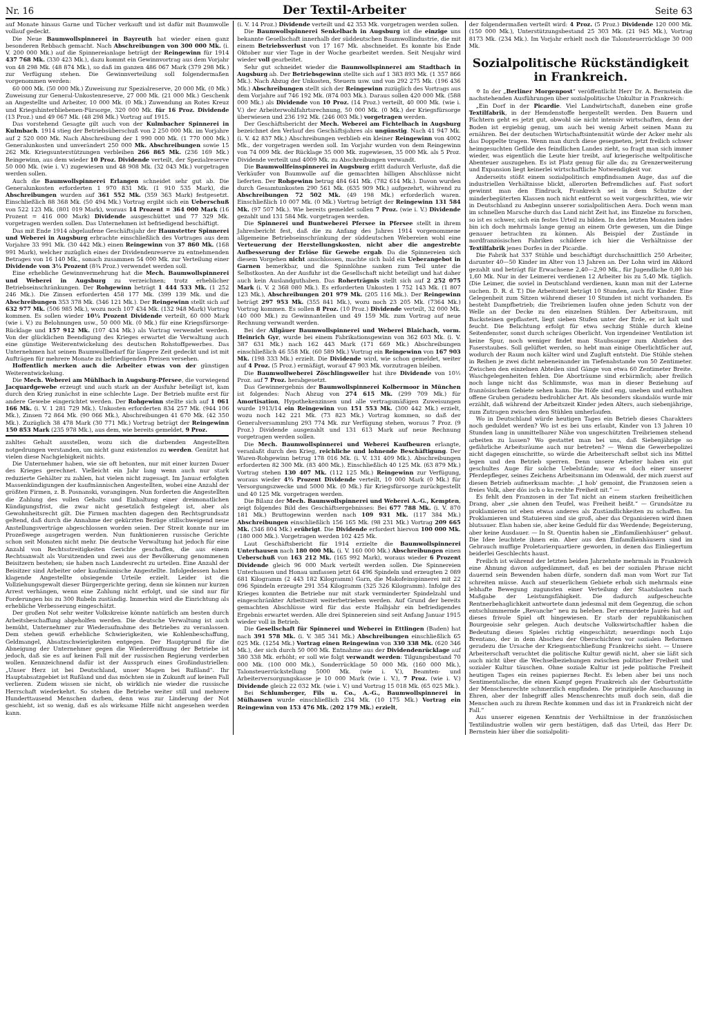Nr. 16 Der Textil-Arbeiter Seite 63
auf Monate hinaus Garne und Tücher verkauft und ist dafür mit Baumwolle vollauf gedeckt.
Die Neue Baumwollspinnerei in Bayreuth hat wieder einen ganz besonderen Rebbach gemacht. Nach Abschreibungen von 300 000 Mk. (i. V. 200 000 Mk.) auf die Spinnereianlage beträgt der Reingewinn für 1914 437 768 Mk. (330 423 Mk.), dazu kommt ein Gewinnvortrag aus dem Vorjahr von 48 298 Mk. (48 874 Mk.), so daß im ganzen 486 067 Mark (379 298 Mk.) zur Verfügung stehen. Die Gewinnverteilung soll folgendermaßen vorgenommen werden:
60 000 Mk. (50 000 Mk.) Zuweisung zur Spezialreserve, 20 000 Mk. (0 Mk.) Zuweisung zur General-Unkostenreserve, 27 000 Mk. (21 000 Mk.) Geschenk an Angestellte und Arbeiter, 10 000 Mk. (0 Mk.) Zuwendung an Rotes Kreuz und Kriegshinterbliebenen-Fürsorge, 320 000 Mk. für 16 Proz. Dividende (13 Proz.) und 49 067 Mk. (48 298 Mk.) Vortrag auf 1915.
Das vorstehend Gesagte gilt auch von der Kulmbacher Spinnerei in Kulmbach. 1914 stieg der Betriebsüberschuß von 2 250 000 Mk. im Vorjahre auf 2 520 000 Mk. Nach Abschreibung der 1 990 000 Mk. (1 770 000 Mk.) Generalunkosten und unverändert 250 000 Mk. Abschreibungen sowie 15 262 Mk. Kriegsunterstützungen verbleiben 266 865 Mk. (236 169 Mk.) Reingewinn, aus dem wieder 10 Proz. Dividende verteilt, der Spezialreserve 50 000 Mk. (wie i. V.) zugewiesen und 48 908 Mk. (32 043 Mk.) vorgetragen werden sollen.
Auch die Baumwollspinnerei Erlangen schneidet sehr gut ab. Die Generalunkosten erforderten 1 970 831 Mk. (1 910 535 Mark), die Abschreibungen wurden auf 361 552 Mk. (359 363 Mark) festgesetzt. Einschließlich 88 368 Mk. (50 494 Mk.) Vortrag ergibt sich ein Ueberschuß von 522 123 Mk. (801 019 Mark), woraus 14 Prozent = 364 000 Mark (16 Prozent = 416 000 Mark) Dividende ausgeschüttet und 77 329 Mk. vorgetragen werden sollen. Das Unternehmen ist befriedigend beschäftigt.
Das mit Ende 1914 abgelaufene Geschäftsjahr der Haunstetter Spinnerei und Weberei in Augsburg erbrachte einschließlich des Vortrages aus dem Vorjahre 33 991 Mk. (30 442 Mk.) einen Reingewinn von 37 860 Mk. (168 991 Mark), welcher zuzüglich eines der Dividendenreserve zu entnehmenden Betrages von 16 140 Mk., sonach zusammen 54 000 Mk. zur Verteilung einer Dividende von 3½ Prozent (8¾ Proz.) verwendet werden soll.
Eine erhebliche Gewinnvermehrung hat die Mech. Baumwollspinnerei und Weberei in Augsburg zu verzeichnen; trotz erheblicher Betriebseinschränkungen. Der Rohgewinn beträgt 1 444 533 Mk. (1 252 246 Mk.). Die Zinsen erforderten 458 177 Mk. (399 139 Mk. und die Abschreibungen 353 378 Mk. (346 121 Mk.). Der Reingewinn stellt sich auf 632 977 Mk. (506 985 Mk.), wozu noch 107 434 Mk. (132 948 Mark) Vortrag kommen. Es sollen wieder 10½ Prozent Dividende verteilt, 60 000 Mark (wie i. V.) zu Belohnungen usw., 50 000 Mk. (0 Mk.) für eine Kriegsfürsorge-Rücklage und 157 912 Mk. (107 434 Mk.) als Vortrag verwendet werden. Von der glücklichen Beendigung des Krieges erwartet die Verwaltung auch eine günstige Weiterentwickelung des deutschen Rohstoffgewerbes. Das Unternehmen hat seinen Baumwollbedarf für längere Zeit gedeckt und ist mit Aufträgen für mehrere Monate zu befriedigenden Preisen versehen.
Hoffentlich merken auch die Arbeiter etwas von der günstigen Weiterentwickelung.
Die Mech. Weberei am Mühlbach in Augsburg-Pfersee, die vorwiegend Jacquardgewebe erzeugt und auch stark an der Ausfuhr beteiligt ist, kam durch den Krieg zunächst in eine schlechte Lage. Der Betrieb mußte erst für andere Gewebe eingerichtet werden. Der Rohgewinn stellte sich auf 1 061 166 Mk. (i. V. 1 281 729 Mk.). Unkosten erforderten 834 257 Mk. (944 106 Mk.), Zinsen 72 864 Mk. (90 066 Mk.), Abschreibungen 41 670 Mk. (42 350 Mk.). Zuzüglich 38 478 Mark (30 771 Mk.) Vortrag beträgt der Reingewinn 150 853 Mark (235 978 Mk.), aus dem, wie bereits gemeldet, 9 Proz.
zahltes Gehalt ausstellen, wozu sich die darbenden Angestellten notgedrungen verstanden, um nicht ganz existenzlos zu werden. Genützt hat vielen diese Nachgiebigkeit nichts.
Die Unternehmer haben, wie sie oft betonten, nur mit einer kurzen Dauer des Krieges gerechnet. Vielleicht ein Jahr lang wenn auch nur stark reduzierte Gehälter zu zahlen, hat vielen nicht zugesagt. Im Januar erfolgten Massenkündigungen der kaufmännischen Angestellten, wobei eine Anzahl der größten Firmen, z. B. Posnanski, vorangingen. Nun forderten die Angestellten die Zahlung des vollen Gehalts und Einhaltung einer dreimonatlichen Kündigungsfrist, die zwar nicht gesetzlich festgelegt ist, aber als Gewohnheitsrecht gilt. Die Firmen machten dagegen den Rechtsgrundsatz geltend, daß durch die Annahme der gekürzten Bezüge stillschweigend neue Anstellungsverträge abgeschlossen worden seien. Der Streit konnte nur im Prozeßwege ausgetragen werden. Nun funktionieren russische Gerichte schon seit Monaten nicht mehr. Die deutsche Verwaltung hat jedoch für eine Anzahl von Rechtsstreitigkeiten Gerichte geschaffen, die aus einem Rechtsanwalt als Vorsitzenden und zwei aus der Bevölkerung genommenen Beisitzern bestehen; sie haben nach Landesrecht zu urteilen. Eine Anzahl der Beisitzer sind Arbeiter oder kaufmännische Angestellte. Infolgedessen haben klagende Angestellte obsiegende Urteile erzielt. Leider ist die Vollziehungsgewalt dieser Bürgergerichte gering, denn sie können nur kurzen Arrest verhängen, wenn eine Zahlung nicht erfolgt, und sie sind nur für Forderungen bis zu 300 Rubeln zuständig. Immerhin wird die Einrichtung als erhebliche Verbesserung eingeschätzt.
Der großen Not sehr weiter Volkskreise könnte natürlich am besten durch Arbeitsbeschaffung abgeholfen werden. Die deutsche Verwaltung ist auch bemüht, Unternehmer zur Wiederaufnahme des Betriebes zu veranlassen. Dem stehen gewiß erhebliche Schwierigkeiten, wie Kohlenbeschaffung, Geldmangel, Absatzschwierigkeiten entgegen. Der Hauptgrund für die Abneigung der Unternehmer gegen die Wiedereröffnung der Betriebe ist jedoch, daß sie es auf keinen Fall mit der russischen Regierung verderben wollen. Kennzeichnend dafür ist der Ausspruch eines Großindustriellen: „Unser Herz ist bei Deutschland, unser Magen bei Rußland“. Ihr Hauptabsatzgebiet ist Rußland und das möchten sie in Zukunft auf keinen Fall verlieren. Zudem wissen sie nicht, ob wirklich nie wieder die russische Herrschaft wiederkehrt. So stehen die Betriebe weiter still und mehrere Hunderttausend Menschen darben, denn was zur Linderung der Not geschieht, ist so wenig, daß es als wirksame Hilfe nicht angesehen werden kann.
(i. V. 14 Proz.) Dividende verteilt und 42 353 Mk. vorgetragen werden sollen.
Die Baumwollspinnerei Senkelbach in Augsburg ist die einzige uns bekannte Gesellschaft innerhalb der süddeutschen Baumwollindustrie, die mit einem Betriebsverlust von 17 167 Mk. abschneidet. Es konnte bis Ende Oktober nur vier Tage in der Woche gearbeitet werden. Seit Neujahr wird wieder voll gearbeitet.
Sehr gut schneidet wieder die Baumwollspinnerei am Stadtbach in Augsburg ab. Der Betriebsgewinn stellte sich auf 1 383 893 Mk. (1 357 866 Mk.). Nach Abzug der Unkosten, Steuern usw. und von 292 275 Mk. (196 436 Mk.) Abschreibungen stellt sich der Reingewinn zuzüglich des Vortrags aus dem Vorjahre auf 746 192 Mk. (874 003 Mk.). Daraus sollen 420 000 Mk. (588 000 Mk.) als Dividende von 10 Proz. (14 Proz.) verteilt, 40 000 Mk. (wie i. V.) der Arbeiterwohlfahrtsrechnung, 50 000 Mk. (0 Mk.) der Kriegsfürsorge überwiesen und 236 192 Mk. (246 003 Mk.) vorgetragen werden.
Der Geschäftsbericht der Mech. Weberei am Fichtelbach in Augsburg bezeichnet den Verlauf des Geschäftsjahres als ungünstig. Nach 41 947 Mk. (i. V. 42 837 Mk.) Abschreibungen verblieb ein kleiner Reingewinn von 4002 Mk., der vorgetragen werden soll. Im Vorjahr wurden von dem Reingewinn von 74 009 Mk. der Rücklage 35 000 Mk. zugewiesen, 35 000 Mk. als 5 Proz. Dividende verteilt und 4009 Mk. zu Abschreibungen verwandt.
Die Baumwollfeinspinnerei in Augsburg erlitt dadurch Verluste, daß die Verkäufer von Baumwolle auf die gemachten billigen Abschlüsse nicht lieferten. Der Rohgewinn betrug 484 641 Mk. (782 614 Mk.). Davon wurden durch Gesamtunkosten 290 561 Mk. (635 909 Mk.) aufgezehrt, während zu Abschreibungen 72 502 Mk. (49 198 Mk.) erforderlich waren. Einschließlich 10 007 Mk. (0 Mk.) Vortrag beträgt der Reingewinn 131 584 Mk. (97 507 Mk.). Wie bereits gemeldet sollen 7 Proz. (wie i. V.) Dividende gezahlt und 131 584 Mk. vorgetragen werden.
Die Spinnerei und Buntweberei Pfersee in Pfersee stellt in ihrem Jahresbericht fest, daß die zu Anfang des Jahres 1914 vorgenommene allgemeine Betriebseinschränkung der süddeutschen Webereien wohl eine Verteuerung der Herstellungskosten, nicht aber die angestrebte Aufbesserung der Erlöse für Gewebe ergab. Da die Spinnereien sich diesem Vorgehen nicht anschlossen, machte sich bald ein Ueberangebot in Garnen bemerkbar, und die Spinnlöhne sanken zum Teil unter die Selbstkosten. An der Ausfuhr ist die Gesellschaft nicht beteiligt und hat daher auch kein Auslandguthaben. Das Roherträgnis stellt sich auf 2 252 075 Mark (i. V. 2 368 080 Mk.). Es erforderten Unkosten 1 752 143 Mk. (1 807 123 Mk.), Abschreibungen 201 979 Mk. (205 116 Mk.). Der Reingewinn beträgt 297 953 Mk. (355 841 Mk.), wozu noch 23 205 Mk. (7364 Mk.) Vortrag kommen. Es sollen 8 Proz. (10 Proz.) Dividende verteilt, 32 000 Mk. (40 000 Mk.) zu Gewinnanteilen und 49 159 Mk. zum Vortrag auf neue Rechnung verwandt werden.
Bei der Allgäuer Baumwollspinnerei und Weberei Blaichach, vorm. Heinrich Gyr, wurde bei einem Fabrikationsgewinn von 362 603 Mk. (i. V. 387 631 Mk.) nach 162 443 Mark (171 669 Mk.) Abschreibungen einschließlich 46 558 Mk. (60 589 Mk.) Vortrag ein Reingewinn von 167 903 Mk. (198 333 Mk.) erzielt. Die Dividende wird, wie schon gemeldet, weiter auf 4 Proz. (5 Proz.) ermäßigt, worauf 47 903 Mk. vorzutragen bleiben.
Die Baumwollweberei Zöschlingsweiler hat ihre Dividende von 10½ Proz. auf 7 Proz. herabgesetzt.
Das Gewinnergebnis der Baumwollspinnerei Kolbermoor in München ist folgendes: Nach Abzug von 274 615 Mk. (299 709 Mk.) für Amortisation, Hypothekenzinsen und alle vertragsmäßigen Zuweisungen wurde 1913/14 ein Reingewinn von 151 553 Mk. (300 442 Mk.) erzielt, wozu noch 142 221 Mk. (73 823 Mk.) Vortrag kommen, so daß der Generalversammlung 293 774 Mk. zur Verfügung stehen, woraus 7 Proz. (9 Proz.) Dividende ausgezahlt und 131 613 Mark auf neue Rechnung vorgetragen werden sollen.
Die Mech. Baumwollspinnerei und Weberei Kaufbeuren erlangte, veranlaßt durch den Krieg, reichliche und lohnende Beschäftigung. Der Waren-Rohgewinn betrug 178 016 Mk. (i. V. 131 409 Mk.). Abschreibungen erforderten 82 300 Mk. (83 400 Mk.). Einschließlich 40 125 Mk. (63 879 Mk.) Vortrag stehen 130 407 Mk. (112 125 Mk.) Reingewinn zur Verfügung, woraus wieder 4⅔ Prozent Dividende verteilt, 10 000 Mark (0 Mk.) für Versorgungszwecke und 5000 Mk. (0 Mk.) für Kriegsfürsorge zurückgestellt und 40 125 Mk. vorgetragen werden.
Die Bilanz der Mech. Baumwollspinnerei und Weberei A.-G., Kempten, zeigt folgendes Bild des Geschäftsergebnisses: Bei 677 788 Mk. (i. V. 870 181 Mk.) Bruttogewinn werden nach 109 931 Mk. (117 384 Mk.) Abschreibungen einschließlich 156 165 Mk. (98 231 Mk.) Vortrag 209 665 Mk. (346 804 Mk.) erübrigt. Die Dividende erfordert hiervon 100 000 Mk. (180 000 Mk.). Vorgetragen werden 102 425 Mk.
Laut Geschäftsbericht für 1914 erzielte die Baumwollspinnerei Unterhausen nach 180 000 Mk. (i. V. 160 000 Mk.) Abschreibungen einen Ueberschuß von 163 212 Mk. (165 992 Mark), woraus wieder 6 Prozent Dividende gleich 96 000 Mark verteilt werden sollen. Die Spinnereien Unterhausen und Honau umfassen jetzt 64 496 Spindeln und erzeugten 2 089 681 Kilogramm (2 443 182 Kilogramm) Garn, die Makofeinspinnerei mit 22 096 Spindeln erzeugte 291 354 Kilogramm (325 326 Kilogramm). Infolge des Krieges konnten die Betriebe nur mit stark verminderter Spindelzahl und eingeschränkter Arbeitszeit weiterbetrieben werden. Auf Grund der bereits gemachten Abschlüsse wird für das erste Halbjahr ein befriedigendes Ergebnis erwartet werden. Alle drei Spinnereien sind seit Anfang Januar 1915 wieder voll in Betrieb.
Die Gesellschaft für Spinnerei und Weberei in Ettlingen (Baden) hat nach 391 578 Mk. (i. V. 385 341 Mk.) Abschreibungen einschließlich 65 025 Mk. (1254 Mk.) Vortrag einen Reingewinn von 330 338 Mk. (620 346 Mk.), der sich durch 50 000 Mk. Entnahme aus der Dividendenrücklage auf 380 338 Mk. erhöht; er soll wie folgt verwandt werden: Tilgungsbestand 70 000 Mk. (100 000 Mk.), Sonderrücklage 50 000 Mk. (160 000 Mk.), Talonsteuerrückstellung 5000 Mk. (wie i. V.), Beamten- und Arbeiterversorgungskasse je 10 000 Mark (wie i. V.), 7 Proz. (wie i. V.) Dividende gleich 22 032 Mk. (wie i. V.) und Vortrag 15 018 Mk. (65 025 Mk.).
Bei Schlumberger, Fils u. Co., A.-G., Baumwollspinnerei in Mülhausen wurde einschließlich 234 Mk. (10 175 Mk.) Vortrag ein Reingewinn von 153 476 Mk. (202 179 Mk.) erzielt,
der folgendermaßen verteilt wird: 4 Proz. (5 Proz.) Dividende 120 000 Mk. (150 000 Mk.), Unterstützungsbestand 25 303 Mk. (21 945 Mk.), Vortrag 8173 Mk. (234 Mk.). Im Vorjahr erhielt noch die Talonsteuerrücklage 30 000 Mk.
Sozialpolitische Rückständigkeit in Frankreich.
✡ In der „Berliner Morgenpost“ veröffentlicht Herr Dr. A. Bernstein die nachstehenden Ausführungen über sozialpolitische Unkultur in Frankreich:
„Ein Dorf in der Picardie. Viel Landwirtschaft, daneben eine große Textilfabrik, in der Hemdenstoffe hergestellt werden. Den Bauern und Pächtern geht es jetzt gut, obwohl sie nicht intensiv wirtschaften, denn der Boden ist ergiebig genug, um auch bei wenig Arbeit seinen Mann zu ernähren. Bei der deutschen Wirtschaftsintensität würde der Acker mehr als das Doppelte tragen. Wenn man durch diese gesegneten, jetzt freilich schwer heimgesuchten Gefilde des feindlichen Landes zieht, so fragt man sich immer wieder, was eigentlich die Leute hier treibt, auf kriegerische weltpolitische Abenteuer auszugehen. Es ist Platz genug für alle da; zu Grenzerweiterung und Expansion liegt keinerlei wirtschaftliche Notwendigkeit vor.
Anderseits stößt einem sozialpolitisch empfindsamen Auge, das auf die industriellen Verhältnisse blickt, allerorten Befremdliches auf. Fast sofort gewinnt man den Eindruck, Frankreich sei in dem Schutze der minderbegüterten Klassen noch nicht entfernt so weit vorgeschritten, wie wir in Deutschland zu Anbeginn unserer sozialpolitischen Aera. Doch wenn man im schnellen Marsche durch das Land nicht Zeit hat, ins Einzelne zu forschen, so ist es schwer, sich ein festes Urteil zu bilden. In den letzten Monaten indes bin ich doch mehrmals lange genug an einem Orte gewesen, um die Dinge genauer betrachten zu können. Als Beispiel der Zustände in nordfranzösischen Fabriken schildere ich hier die Verhältnisse der Textilfabrik jenes Dorfes in der Picardie.
Die Fabrik hat 337 Stühle und beschäftigt durchschnittlich 250 Arbeiter, darunter 40—50 Kinder im Alter von 13 Jahren an. Der Lohn wird im Akkord gezahlt und beträgt für Erwachsene 2,40—2,90 Mk., für Jugendliche 0,80 bis 1,60 Mk. Nur in der Leimerei verdienen 12 Arbeiter bis zu 5,40 Mk. täglich. (Die Leimer, die soviel in Deutschland verdienen, kann man mit der Laterne suchen. D. R. d. T.) Die Arbeitszeit beträgt 10 Stunden, auch für Kinder. Eine Gelegenheit zum Sitzen während dieser 10 Stunden ist nicht vorhanden. Es besteht Dampfbetrieb; die Treibriemen laufen ohne jeden Schutz von der Welle an der Decke zu den einzelnen Stühlen. Der Arbeitsraum, mit Backsteinen gepflastert, liegt sieben Stufen unter der Erde, er ist kalt und feucht. Die Belichtung erfolgt für etwa sechzig Stühle durch kleine Seitenfenster, sonst durch schräges Oberlicht. Von irgendeiner Ventilation ist keine Spur, noch weniger findet man Staubsauger zum Abziehen des Faserstaubes. Soll gelüftet werden, so hebt man einige Oberlichtfächer auf, wodurch der Raum noch kälter wird und Zugluft entsteht. Die Stühle stehen in Reihen je zwei dicht nebeneinander im Tiefenabstande von 50 Zentimeter. Zwischen den einzelnen Abteilen sind Gänge von etwa 60 Zentimeter Breite. Waschgelegenheiten fehlen. Die Aborträume sind erbärmlich; aber freilich noch lange nicht das Schlimmste, was man in dieser Beziehung auf französischem Gebiete sehen kann. Die Höfe sind eng, uneben und enthalten offene Gruben geradezu bedrohlicher Art. Als besonders skandalös wurde mir erzählt, daß während der Arbeitszeit Kinder jeden Alters, auch siebenjährige, zum Zutragen zwischen den Stühlen umherlaufen.
Wo in Deutschland würde heutigen Tages ein Betrieb dieses Charakters noch geduldet werden? Wo ist es bei uns erlaubt, Kinder von 13 Jahren 10 Stunden lang in unmittelbarer Nähe von ungeschützten Treibriemen stehend arbeiten zu lassen? Wo gestattet man bei uns, daß Siebenjährige so gefährliche Arbeitsräume auch nur betreten? — Wenn die Gewerbepolizei nicht dagegen einschritte, so würde die Arbeiterschaft selbst sich ins Mittel legen und den Betrieb sperren. Denn unsere Arbeiter haben ein gut geschultes Auge für solche Uebelstände; war es doch einer unserer Pferdepfleger, seines Zeichens Arbeitsmann im Odenwald, der mich zuerst auf diesen Betrieb aufmerksam machte: „I hob' gemoint, die Franzosen seien a freies Volk, aber dös isch o ka rechte Freiheit nit.“ —
Es fehlt den Franzosen in der Tat nicht an einem starken freiheitlichen Drang, aber „sie ahnen den Teufel, was Freiheit heißt.“ — Grundsätze zu proklamieren ist eben etwas anderes als Zuständlichkeiten zu schaffen. Im Proklamieren und Statuieren sind sie groß, aber das Organisieren wird ihnen blutsauer. Elan haben sie, aber keine Geduld für das Werdende; Begeisterung, aber keine Ausdauer. — In St. Quentin haben sie „Einfamilienhäuser“ gebaut. Die Idee leuchtete ihnen ein. Aber aus den Einfamilienhäusern sind im Gebrauch muffige Proletarierquartiere geworden, in denen das Einliegertum beiderlei Geschlechts haust.
Freilich ist während der letzten beiden Jahrzehnte mehrmals in Frankreich eine Ahnung davon aufgedämmert, daß es bei der sozialen Phrase nicht dauernd sein Bewenden haben dürfe, sondern daß man vom Wort zur Tat schreiten müsse. Auch auf steuerlichem Gebiete erhob sich mehrmals eine lebhafte Bewegung zugunsten einer Verteilung der Staatslasten nach Maßgabe der Leistungsfähigkeit. Die dadurch aufgescheuchte Rentnerbehaglichkeit antwortete dann jedesmal mit dem Gegenzug, die schon entschlummernde „Revanche“ neu zu beleben. Der ermordete Jaurès hat auf dieses frivole Spiel oft hingewiesen. Er starb der republikanischen Bourgeoisie sehr gelegen. Auch deutsche Volkswirtschaftler haben die Bedeutung dieses Spieles richtig eingeschätzt; neuerdings noch Lujo Brentano, der in dem Abscheu der Oberschichten vor sozialen Reformen geradezu die Ursache der Kriegsentschließung Frankreichs sieht. — Unsere Arbeiterschaft verachtet die politische Kultur gewiß nicht, aber sie läßt sich auch nicht über die Wechselbeziehungen zwischen politischer Freiheit und sozialer Kultur täuschen. Ohne soziale Kultur ist jede politische Freiheit heutigen Tages ein reines papiernes Recht. Es leben aber bei uns noch Sentimentalische, die einen Kampf gegen Frankreich als der Geburtsstätte der Menschenrechte schmerzlich empfinden. Die prinzipielle Anschauung in Ehren, aber der Inbegriff alles Menschenrechts muß doch sein, daß die Menschen auch zu ihrem Rechte kommen und das ist in Frankreich nicht der Fall.“
Aus unserer eigenen Kenntnis der Verhältnisse in der französischen Textilindustrie wollen wir gern bestätigen, daß das Urteil, das Herr Dr. Bernstein hier über die sozialpoliti-